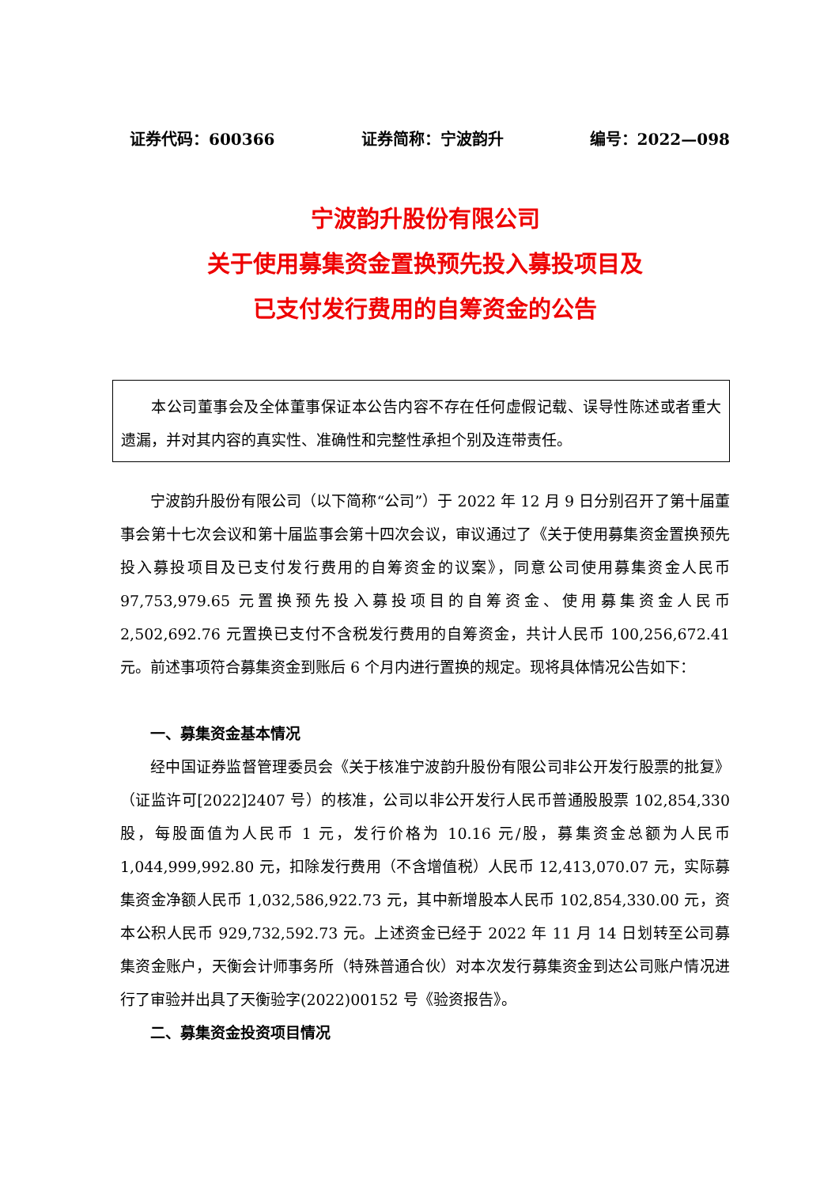证券代码：600366 证券简称：宁波韵升 编号：2022—098
宁波韵升股份有限公司
关于使用募集资金置换预先投入募投项目及
已支付发行费用的自筹资金的公告
本公司董事会及全体董事保证本公告内容不存在任何虚假记载、误导性陈述或者重大遗漏，并对其内容的真实性、准确性和完整性承担个别及连带责任。
宁波韵升股份有限公司（以下简称“公司”）于 2022 年 12 月 9 日分别召开了第十届董事会第十七次会议和第十届监事会第十四次会议，审议通过了《关于使用募集资金置换预先投入募投项目及已支付发行费用的自筹资金的议案》，同意公司使用募集资金人民币 97,753,979.65 元置换预先投入募投项目的自筹资金、使用募集资金人民币 2,502,692.76 元置换已支付不含税发行费用的自筹资金，共计人民币 100,256,672.41 元。前述事项符合募集资金到账后 6 个月内进行置换的规定。现将具体情况公告如下：
一、募集资金基本情况
经中国证券监督管理委员会《关于核准宁波韵升股份有限公司非公开发行股票的批复》（证监许可[2022]2407 号）的核准，公司以非公开发行人民币普通股股票 102,854,330 股，每股面值为人民币 1 元，发行价格为 10.16 元/股，募集资金总额为人民币 1,044,999,992.80 元，扣除发行费用（不含增值税）人民币 12,413,070.07 元，实际募集资金净额人民币 1,032,586,922.73 元，其中新增股本人民币 102,854,330.00 元，资本公积人民币 929,732,592.73 元。上述资金已经于 2022 年 11 月 14 日划转至公司募集资金账户，天衡会计师事务所（特殊普通合伙）对本次发行募集资金到达公司账户情况进行了审验并出具了天衡验字(2022)00152 号《验资报告》。
二、募集资金投资项目情况